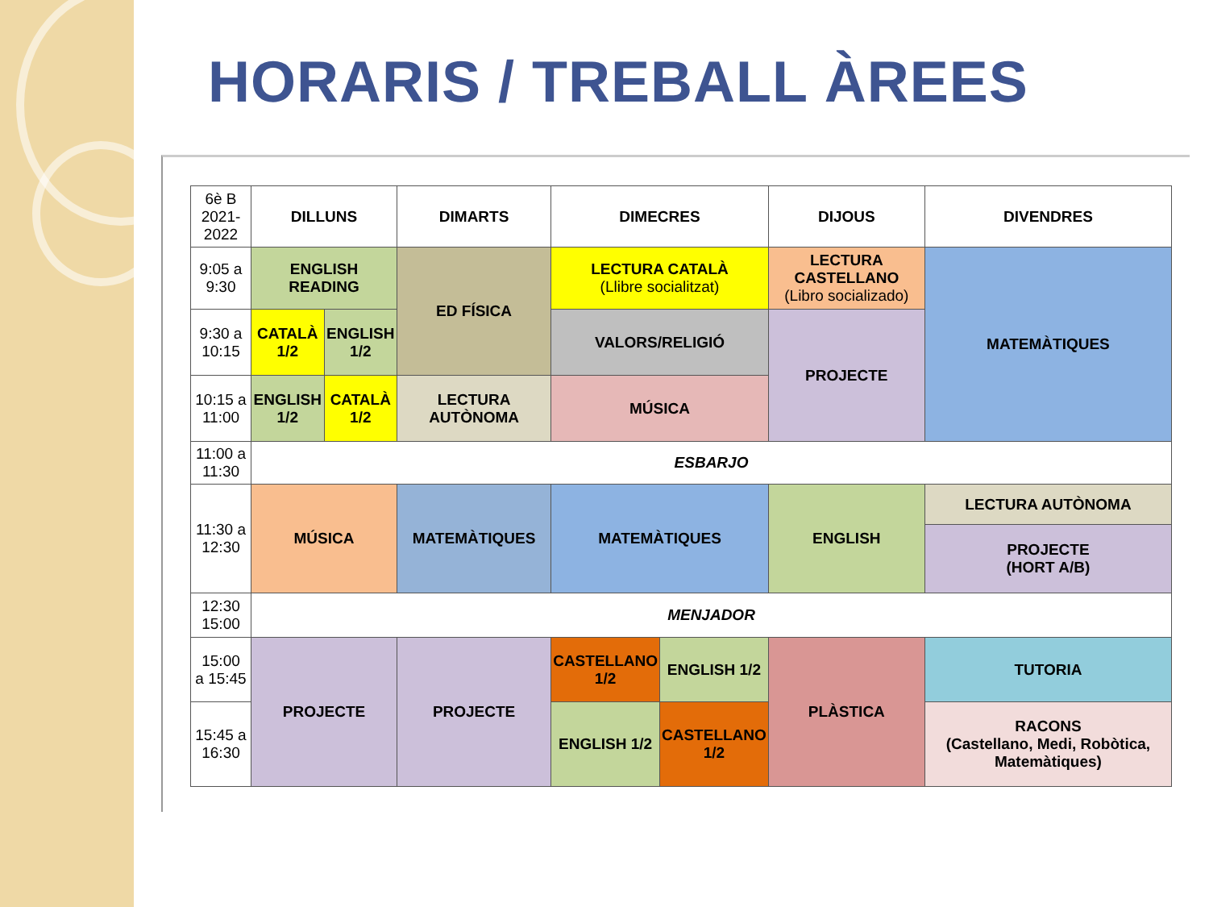HORARIS / TREBALL ÀREES
| 6è B 2021-2022 | DILLUNS | | DIMARTS | DIMECRES | | DIJOUS | DIVENDRES |
| 9:05 a 9:30 | ENGLISH READING | | ED FÍSICA | LECTURA CATALÀ (Llibre socialitzat) | | LECTURA CASTELLANO (Libro socializado) | MATEMÀTIQUES |
| 9:30 a 10:15 | CATALÀ 1/2 | ENGLISH 1/2 | | VALORS/RELIGIÓ | | PROJECTE | |
| 10:15 a 11:00 | ENGLISH 1/2 | CATALÀ 1/2 | LECTURA AUTÒNOMA | MÚSICA | | | |
| 11:00 a 11:30 | ESBARJO | | | | | | |
| 11:30 a 12:30 | MÚSICA | | MATEMÀTIQUES | MATEMÀTIQUES | | ENGLISH | LECTURA AUTÒNOMA |
| | | | | | | | PROJECTE (HORT A/B) |
| 12:30 15:00 | MENJADOR | | | | | | |
| 15:00 a 15:45 | PROJECTE | | PROJECTE | CASTELLANO 1/2 | ENGLISH 1/2 | PLÀSTICA | TUTORIA |
| 15:45 a 16:30 | | | | ENGLISH 1/2 | CASTELLANO 1/2 | | RACONS (Castellano, Medi, Robòtica, Matemàtiques) |